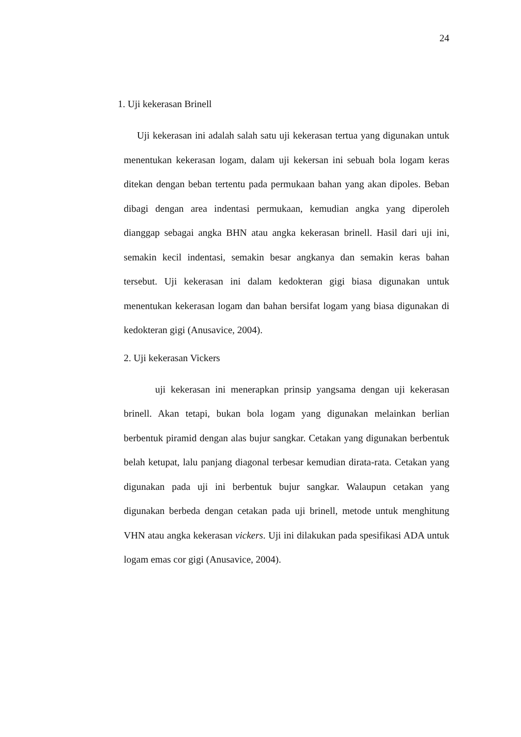24
1. Uji kekerasan Brinell
Uji kekerasan ini adalah salah satu uji kekerasan tertua yang digunakan untuk menentukan kekerasan logam, dalam uji kekersan ini sebuah bola logam keras ditekan dengan beban tertentu pada permukaan bahan yang akan dipoles. Beban dibagi dengan area indentasi permukaan, kemudian angka yang diperoleh dianggap sebagai angka BHN atau angka kekerasan brinell. Hasil dari uji ini, semakin kecil indentasi, semakin besar angkanya dan semakin keras bahan tersebut. Uji kekerasan ini dalam kedokteran gigi biasa digunakan untuk menentukan kekerasan logam dan bahan bersifat logam yang biasa digunakan di kedokteran gigi (Anusavice, 2004).
2. Uji kekerasan Vickers
uji kekerasan ini menerapkan prinsip yangsama dengan uji kekerasan brinell. Akan tetapi, bukan bola logam yang digunakan melainkan berlian berbentuk piramid dengan alas bujur sangkar. Cetakan yang digunakan berbentuk belah ketupat, lalu panjang diagonal terbesar kemudian dirata-rata. Cetakan yang digunakan pada uji ini berbentuk bujur sangkar. Walaupun cetakan yang digunakan berbeda dengan cetakan pada uji brinell, metode untuk menghitung VHN atau angka kekerasan vickers. Uji ini dilakukan pada spesifikasi ADA untuk logam emas cor gigi (Anusavice, 2004).